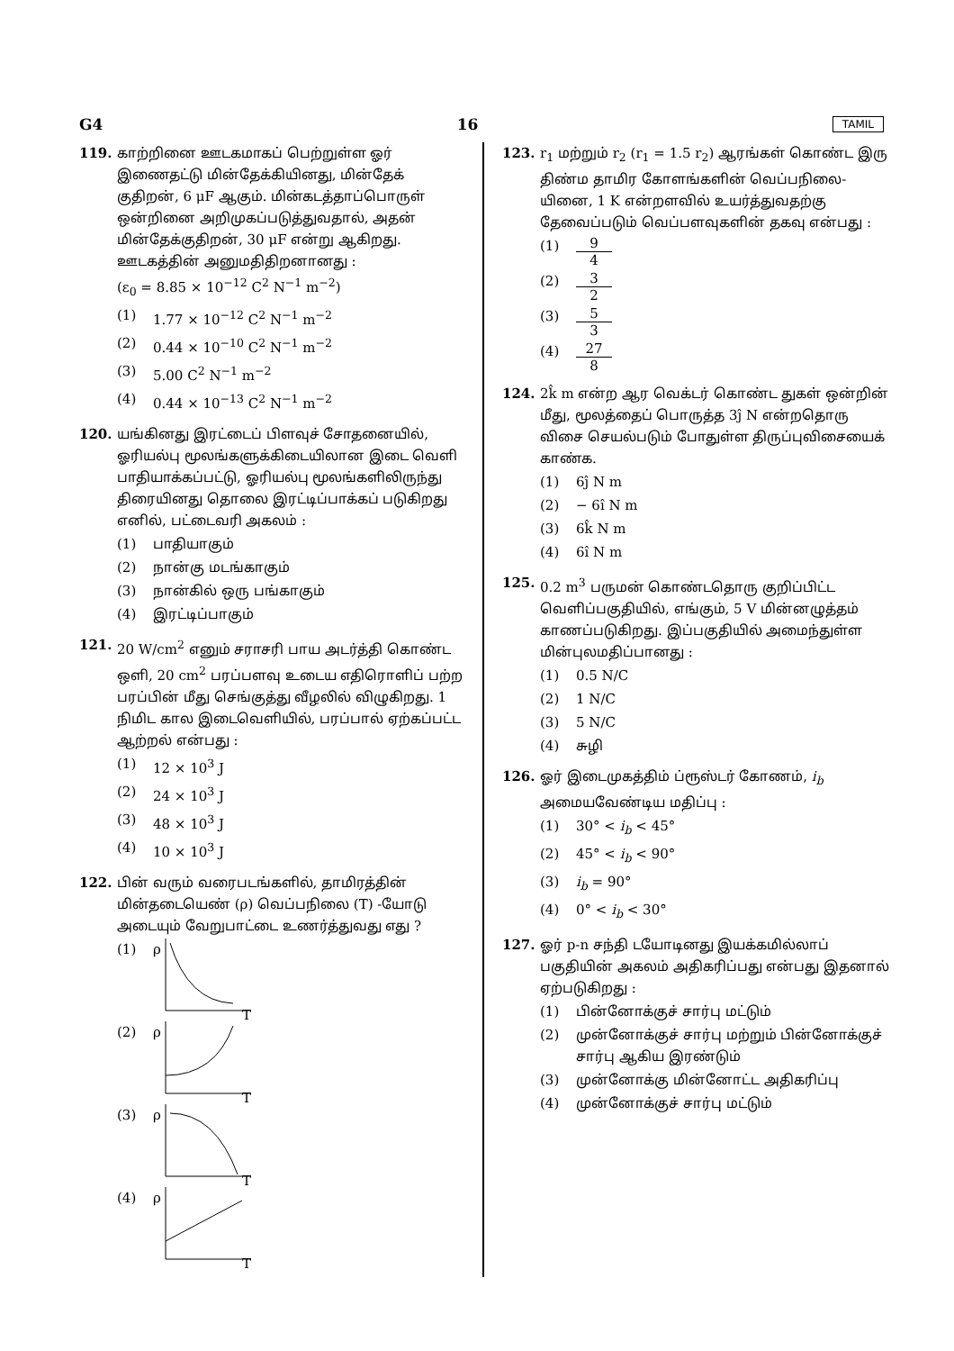G4 16 TAMIL
119. காற்றினை ஊடகமாகப் பெற்றுள்ள ஓர் இணைதட்டு மின்தேக்கியினது, மின்தேக் குதிறன், 6 μF ஆகும். மின்கடத்தாப்பொருள் ஒன்றினை அறிமுகப்படுத்துவதால், அதன் மின்தேக்குதிறன், 30 μF என்று ஆகிறது. ஊடகத்தின் அனுமதிதிறனானது :
(ε<sub>0</sub> = 8.85 × 10<sup>−12</sup> C<sup>2</sup> N<sup>−1</sup> m<sup>−2</sup>)
(1) 1.77 × 10<sup>−12</sup> C<sup>2</sup> N<sup>−1</sup> m<sup>−2</sup>
(2) 0.44 × 10<sup>−10</sup> C<sup>2</sup> N<sup>−1</sup> m<sup>−2</sup>
(3) 5.00 C<sup>2</sup> N<sup>−1</sup> m<sup>−2</sup>
(4) 0.44 × 10<sup>−13</sup> C<sup>2</sup> N<sup>−1</sup> m<sup>−2</sup>
120. யங்கினது இரட்டைப் பிளவுச் சோதனையில், ஓரியல்பு மூலங்களுக்கிடையிலான இடை வெளி பாதியாக்கப்பட்டு, ஓரியல்பு மூலங்களிலிருந்து திரையினது தொலை இரட்டிப்பாக்கப் படுகிறது எனில், பட்டைவரி அகலம் :
(1) பாதியாகும்
(2) நான்கு மடங்காகும்
(3) நான்கில் ஒரு பங்காகும்
(4) இரட்டிப்பாகும்
121. 20 W/cm<sup>2</sup> எனும் சராசரி பாய அடர்த்தி கொண்ட ஒளி, 20 cm<sup>2</sup> பரப்பளவு உடைய எதிரொளிப் பற்ற பரப்பின் மீது செங்குத்து வீழலில் விழுகிறது. 1 நிமிட கால இடைவெளியில், பரப்பால் ஏற்கப்பட்ட ஆற்றல் என்பது :
(1) 12 × 10<sup>3</sup> J
(2) 24 × 10<sup>3</sup> J
(3) 48 × 10<sup>3</sup> J
(4) 10 × 10<sup>3</sup> J
122. பின் வரும் வரைபடங்களில், தாமிரத்தின் மின்தடையெண் (ρ) வெப்பநிலை (T) -யோடு அடையும் வேறுபாட்டை உணர்த்துவது எது ?
(1) ρ
T
(2) ρ
T
(3) ρ
T
(4) ρ
T
123. r<sub>1</sub> மற்றும் r<sub>2</sub> (r<sub>1</sub> = 1.5 r<sub>2</sub>) ஆரங்கள் கொண்ட இரு திண்ம தாமிர கோளங்களின் வெப்பநிலை-யினை, 1 K என்றளவில் உயர்த்துவதற்கு தேவைப்படும் வெப்பளவுகளின் தகவு என்பது :
(1) 9 4
(2) 3 2
(3) 5 3
(4) 27 8
124. 2k̂ m என்ற ஆர வெக்டர் கொண்ட துகள் ஒன்றின் மீது, மூலத்தைப் பொருத்த 3ĵ N என்றதொரு விசை செயல்படும் போதுள்ள திருப்புவிசையைக் காண்க.
(1) 6ĵ N m
(2) − 6î N m
(3) 6k̂ N m
(4) 6î N m
125. 0.2 m<sup>3</sup> பருமன் கொண்டதொரு குறிப்பிட்ட வெளிப்பகுதியில், எங்கும், 5 V மின்னழுத்தம் காணப்படுகிறது. இப்பகுதியில் அமைந்துள்ள மின்புலமதிப்பானது :
(1) 0.5 N/C
(2) 1 N/C
(3) 5 N/C
(4) சுழி
126. ஓர் இடைமுகத்திம் ப்ரூஸ்டர் கோணம், i<sub>b</sub> அமையவேண்டிய மதிப்பு :
(1) 30° < i<sub>b</sub> < 45°
(2) 45° < i<sub>b</sub> < 90°
(3) i<sub>b</sub> = 90°
(4) 0° < i<sub>b</sub> < 30°
127. ஓர் p-n சந்தி டயோடினது இயக்கமில்லாப் பகுதியின் அகலம் அதிகரிப்பது என்பது இதனால் ஏற்படுகிறது :
(1) பின்னோக்குச் சார்பு மட்டும்
(2) முன்னோக்குச் சார்பு மற்றும் பின்னோக்குச் சார்பு ஆகிய இரண்டும்
(3) முன்னோக்கு மின்னோட்ட அதிகரிப்பு
(4) முன்னோக்குச் சார்பு மட்டும்